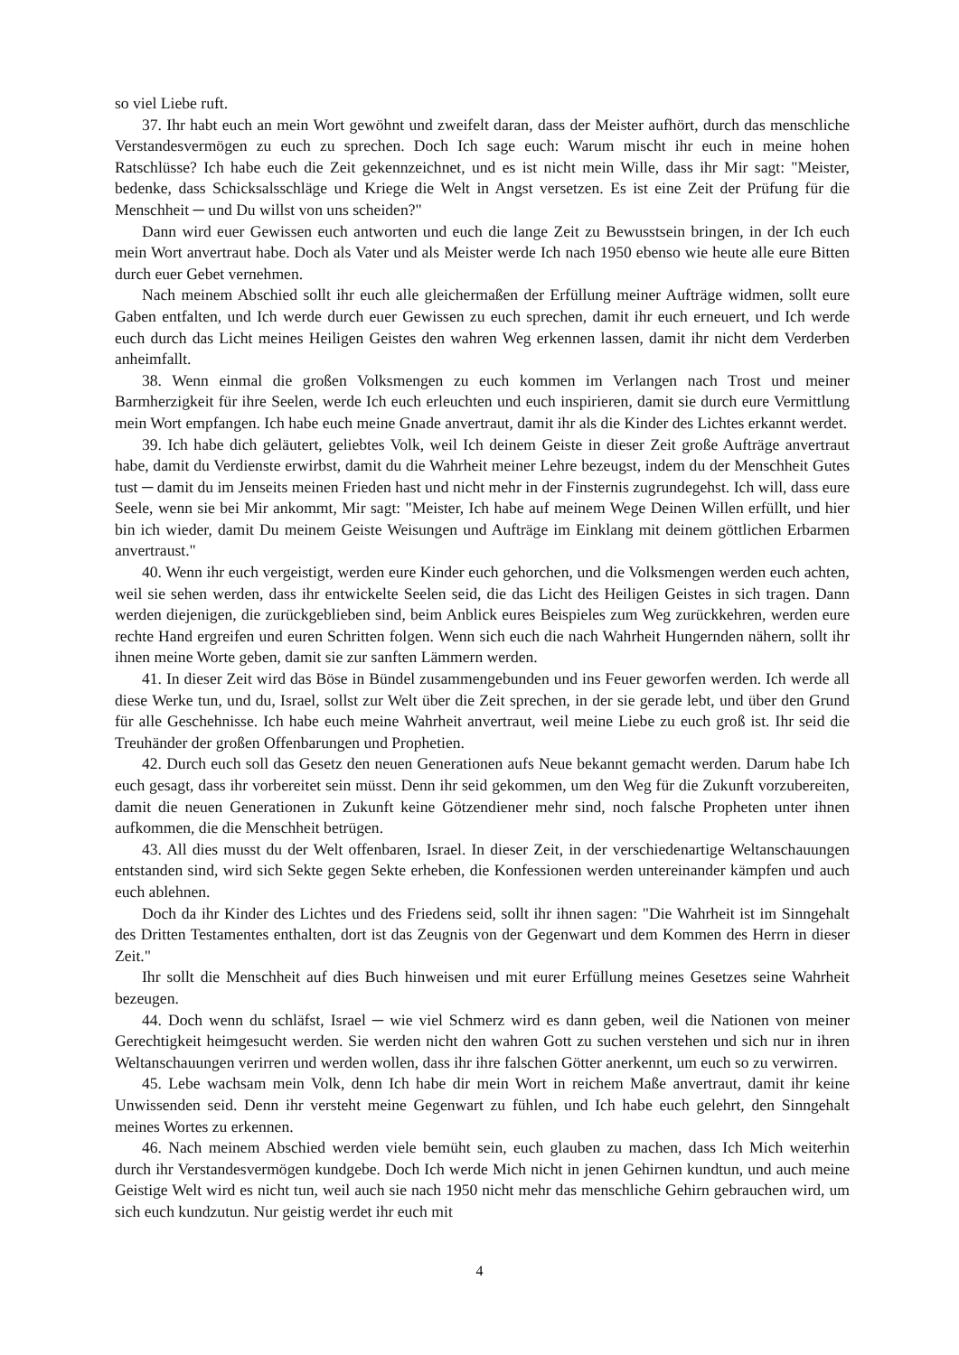so viel Liebe ruft.
37. Ihr habt euch an mein Wort gewöhnt und zweifelt daran, dass der Meister aufhört, durch das menschliche Verstandesvermögen zu euch zu sprechen. Doch Ich sage euch: Warum mischt ihr euch in meine hohen Ratschlüsse? Ich habe euch die Zeit gekennzeichnet, und es ist nicht mein Wille, dass ihr Mir sagt: "Meister, bedenke, dass Schicksalsschläge und Kriege die Welt in Angst versetzen. Es ist eine Zeit der Prüfung für die Menschheit ─ und Du willst von uns scheiden?"
Dann wird euer Gewissen euch antworten und euch die lange Zeit zu Bewusstsein bringen, in der Ich euch mein Wort anvertraut habe. Doch als Vater und als Meister werde Ich nach 1950 ebenso wie heute alle eure Bitten durch euer Gebet vernehmen.
Nach meinem Abschied sollt ihr euch alle gleichermaßen der Erfüllung meiner Aufträge widmen, sollt eure Gaben entfalten, und Ich werde durch euer Gewissen zu euch sprechen, damit ihr euch erneuert, und Ich werde euch durch das Licht meines Heiligen Geistes den wahren Weg erkennen lassen, damit ihr nicht dem Verderben anheimfallt.
38. Wenn einmal die großen Volksmengen zu euch kommen im Verlangen nach Trost und meiner Barmherzigkeit für ihre Seelen, werde Ich euch erleuchten und euch inspirieren, damit sie durch eure Vermittlung mein Wort empfangen. Ich habe euch meine Gnade anvertraut, damit ihr als die Kinder des Lichtes erkannt werdet.
39. Ich habe dich geläutert, geliebtes Volk, weil Ich deinem Geiste in dieser Zeit große Aufträge anvertraut habe, damit du Verdienste erwirbst, damit du die Wahrheit meiner Lehre bezeugst, indem du der Menschheit Gutes tust ─ damit du im Jenseits meinen Frieden hast und nicht mehr in der Finsternis zugrundegehst. Ich will, dass eure Seele, wenn sie bei Mir ankommt, Mir sagt: "Meister, Ich habe auf meinem Wege Deinen Willen erfüllt, und hier bin ich wieder, damit Du meinem Geiste Weisungen und Aufträge im Einklang mit deinem göttlichen Erbarmen anvertraust."
40. Wenn ihr euch vergeistigt, werden eure Kinder euch gehorchen, und die Volksmengen werden euch achten, weil sie sehen werden, dass ihr entwickelte Seelen seid, die das Licht des Heiligen Geistes in sich tragen. Dann werden diejenigen, die zurückgeblieben sind, beim Anblick eures Beispieles zum Weg zurückkehren, werden eure rechte Hand ergreifen und euren Schritten folgen. Wenn sich euch die nach Wahrheit Hungernden nähern, sollt ihr ihnen meine Worte geben, damit sie zur sanften Lämmern werden.
41. In dieser Zeit wird das Böse in Bündel zusammengebunden und ins Feuer geworfen werden. Ich werde all diese Werke tun, und du, Israel, sollst zur Welt über die Zeit sprechen, in der sie gerade lebt, und über den Grund für alle Geschehnisse. Ich habe euch meine Wahrheit anvertraut, weil meine Liebe zu euch groß ist. Ihr seid die Treuhänder der großen Offenbarungen und Prophetien.
42. Durch euch soll das Gesetz den neuen Generationen aufs Neue bekannt gemacht werden. Darum habe Ich euch gesagt, dass ihr vorbereitet sein müsst. Denn ihr seid gekommen, um den Weg für die Zukunft vorzubereiten, damit die neuen Generationen in Zukunft keine Götzendiener mehr sind, noch falsche Propheten unter ihnen aufkommen, die die Menschheit betrügen.
43. All dies musst du der Welt offenbaren, Israel. In dieser Zeit, in der verschiedenartige Weltanschauungen entstanden sind, wird sich Sekte gegen Sekte erheben, die Konfessionen werden untereinander kämpfen und auch euch ablehnen.
Doch da ihr Kinder des Lichtes und des Friedens seid, sollt ihr ihnen sagen: "Die Wahrheit ist im Sinngehalt des Dritten Testamentes enthalten, dort ist das Zeugnis von der Gegenwart und dem Kommen des Herrn in dieser Zeit."
Ihr sollt die Menschheit auf dies Buch hinweisen und mit eurer Erfüllung meines Gesetzes seine Wahrheit bezeugen.
44. Doch wenn du schläfst, Israel ─ wie viel Schmerz wird es dann geben, weil die Nationen von meiner Gerechtigkeit heimgesucht werden. Sie werden nicht den wahren Gott zu suchen verstehen und sich nur in ihren Weltanschauungen verirren und werden wollen, dass ihr ihre falschen Götter anerkennt, um euch so zu verwirren.
45. Lebe wachsam mein Volk, denn Ich habe dir mein Wort in reichem Maße anvertraut, damit ihr keine Unwissenden seid. Denn ihr versteht meine Gegenwart zu fühlen, und Ich habe euch gelehrt, den Sinngehalt meines Wortes zu erkennen.
46. Nach meinem Abschied werden viele bemüht sein, euch glauben zu machen, dass Ich Mich weiterhin durch ihr Verstandesvermögen kundgebe. Doch Ich werde Mich nicht in jenen Gehirnen kundtun, und auch meine Geistige Welt wird es nicht tun, weil auch sie nach 1950 nicht mehr das menschliche Gehirn gebrauchen wird, um sich euch kundzutun. Nur geistig werdet ihr euch mit
4